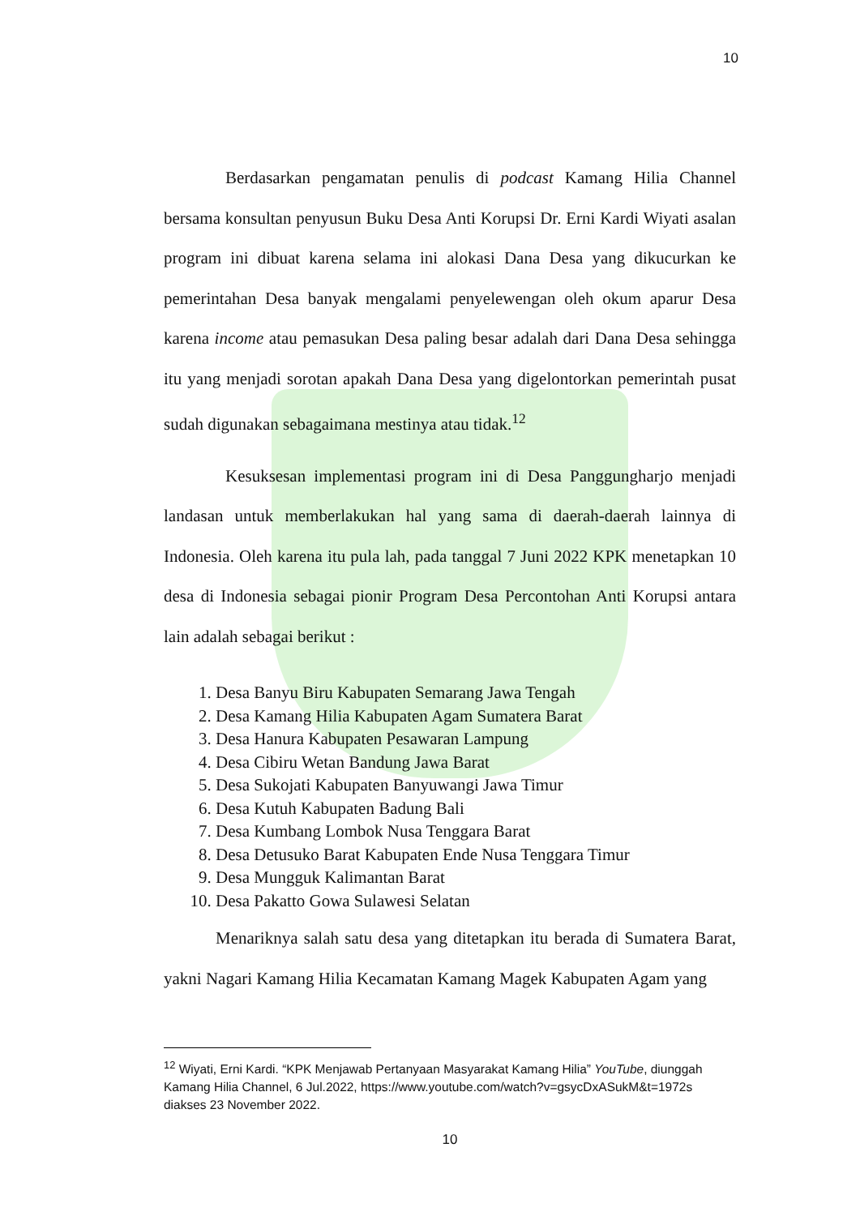10
Berdasarkan pengamatan penulis di podcast Kamang Hilia Channel bersama konsultan penyusun Buku Desa Anti Korupsi Dr. Erni Kardi Wiyati asalan program ini dibuat karena selama ini alokasi Dana Desa yang dikucurkan ke pemerintahan Desa banyak mengalami penyelewengan oleh okum aparur Desa karena income atau pemasukan Desa paling besar adalah dari Dana Desa sehingga itu yang menjadi sorotan apakah Dana Desa yang digelontorkan pemerintah pusat sudah digunakan sebagaimana mestinya atau tidak.<sup>12</sup>
Kesuksesan implementasi program ini di Desa Panggungharjo menjadi landasan untuk memberlakukan hal yang sama di daerah-daerah lainnya di Indonesia. Oleh karena itu pula lah, pada tanggal 7 Juni 2022 KPK menetapkan 10 desa di Indonesia sebagai pionir Program Desa Percontohan Anti Korupsi antara lain adalah sebagai berikut :
1. Desa Banyu Biru Kabupaten Semarang Jawa Tengah
2. Desa Kamang Hilia Kabupaten Agam Sumatera Barat
3. Desa Hanura Kabupaten Pesawaran Lampung
4. Desa Cibiru Wetan Bandung Jawa Barat
5. Desa Sukojati Kabupaten Banyuwangi Jawa Timur
6. Desa Kutuh Kabupaten Badung Bali
7. Desa Kumbang Lombok Nusa Tenggara Barat
8. Desa Detusuko Barat Kabupaten Ende Nusa Tenggara Timur
9. Desa Mungguk Kalimantan Barat
10. Desa Pakatto Gowa Sulawesi Selatan
Menariknya salah satu desa yang ditetapkan itu berada di Sumatera Barat, yakni Nagari Kamang Hilia Kecamatan Kamang Magek Kabupaten Agam yang
<sup>12</sup> Wiyati, Erni Kardi. “KPK Menjawab Pertanyaan Masyarakat Kamang Hilia” YouTube, diunggah Kamang Hilia Channel, 6 Jul.2022, https://www.youtube.com/watch?v=gsycDxASukM&t=1972s diakses 23 November 2022.
10